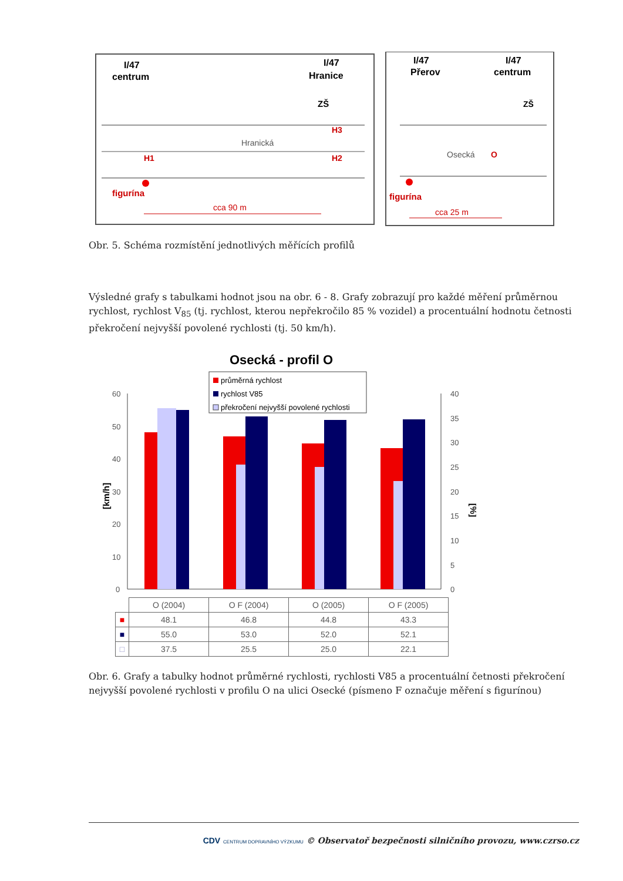I/47
centrum
I/47
Hranice
ZŠ
Hranická
H1
H3
H2
figurína
cca 90 m
I/47
Přerov
I/47
centrum
ZŠ
Osecká
O
figurína
cca 25 m
Obr. 5. Schéma rozmístění jednotlivých měřících profilů
Výsledné grafy s tabulkami hodnot jsou na obr. 6 - 8. Grafy zobrazují pro každé měření průměrnou rychlost, rychlost V<sub>85</sub> (tj. rychlost, kterou nepřekročilo 85 % vozidel) a procentuální hodnotu četnosti překročení nejvyšší povolené rychlosti (tj. 50 km/h).
Osecká - profil O
[km/h]
[%]
60
50
40
30
20
10
0
40
35
30
25
20
15
10
5
0
průměrná rychlost
rychlost V85
překročení nejvyšší povolené rychlosti
| | O (2004) | O F (2004) | O (2005) | O F (2005) |
| --- | --- | --- | --- | --- |
| ■ | 48.1 | 46.8 | 44.8 | 43.3 |
| ■ | 55.0 | 53.0 | 52.0 | 52.1 |
| □ | 37.5 | 25.5 | 25.0 | 22.1 |
Obr. 6. Grafy a tabulky hodnot průměrné rychlosti, rychlosti V85 a procentuální četnosti překročení nejvyšší povolené rychlosti v profilu O na ulici Osecké (písmeno F označuje měření s figurínou)
CDV CENTRUM DOPRAVNÍHO VÝZKUMU © Observatoř bezpečnosti silničního provozu, www.czrso.cz